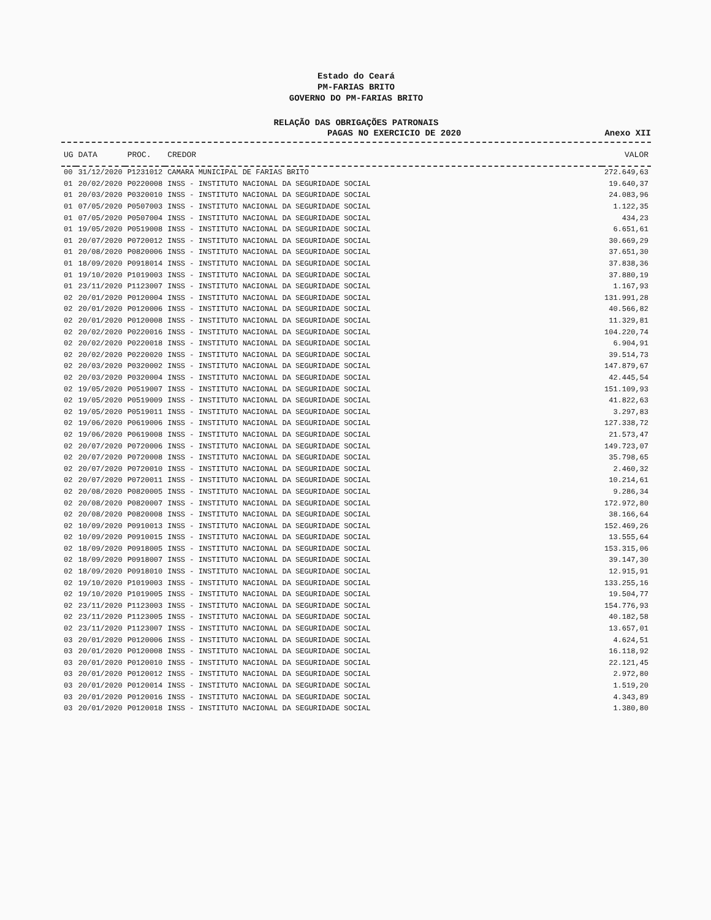Estado do Ceará
PM-FARIAS BRITO
GOVERNO DO PM-FARIAS BRITO
RELAÇÃO DAS OBRIGAÇÕES PATRONAIS
PAGAS NO EXERCICIO DE 2020 Anexo XII
| UG | DATA | PROC. | CREDOR | VALOR |
| --- | --- | --- | --- | --- |
| 00 | 31/12/2020 | P1231012 | CAMARA MUNICIPAL DE FARIAS BRITO | 272.649,63 |
| 01 | 20/02/2020 | P0220008 | INSS - INSTITUTO NACIONAL DA SEGURIDADE SOCIAL | 19.640,37 |
| 01 | 20/03/2020 | P0320010 | INSS - INSTITUTO NACIONAL DA SEGURIDADE SOCIAL | 24.083,96 |
| 01 | 07/05/2020 | P0507003 | INSS - INSTITUTO NACIONAL DA SEGURIDADE SOCIAL | 1.122,35 |
| 01 | 07/05/2020 | P0507004 | INSS - INSTITUTO NACIONAL DA SEGURIDADE SOCIAL | 434,23 |
| 01 | 19/05/2020 | P0519008 | INSS - INSTITUTO NACIONAL DA SEGURIDADE SOCIAL | 6.651,61 |
| 01 | 20/07/2020 | P0720012 | INSS - INSTITUTO NACIONAL DA SEGURIDADE SOCIAL | 30.669,29 |
| 01 | 20/08/2020 | P0820006 | INSS - INSTITUTO NACIONAL DA SEGURIDADE SOCIAL | 37.651,30 |
| 01 | 18/09/2020 | P0918014 | INSS - INSTITUTO NACIONAL DA SEGURIDADE SOCIAL | 37.838,36 |
| 01 | 19/10/2020 | P1019003 | INSS - INSTITUTO NACIONAL DA SEGURIDADE SOCIAL | 37.880,19 |
| 01 | 23/11/2020 | P1123007 | INSS - INSTITUTO NACIONAL DA SEGURIDADE SOCIAL | 1.167,93 |
| 02 | 20/01/2020 | P0120004 | INSS - INSTITUTO NACIONAL DA SEGURIDADE SOCIAL | 131.991,28 |
| 02 | 20/01/2020 | P0120006 | INSS - INSTITUTO NACIONAL DA SEGURIDADE SOCIAL | 40.566,82 |
| 02 | 20/01/2020 | P0120008 | INSS - INSTITUTO NACIONAL DA SEGURIDADE SOCIAL | 11.329,81 |
| 02 | 20/02/2020 | P0220016 | INSS - INSTITUTO NACIONAL DA SEGURIDADE SOCIAL | 104.220,74 |
| 02 | 20/02/2020 | P0220018 | INSS - INSTITUTO NACIONAL DA SEGURIDADE SOCIAL | 6.904,91 |
| 02 | 20/02/2020 | P0220020 | INSS - INSTITUTO NACIONAL DA SEGURIDADE SOCIAL | 39.514,73 |
| 02 | 20/03/2020 | P0320002 | INSS - INSTITUTO NACIONAL DA SEGURIDADE SOCIAL | 147.879,67 |
| 02 | 20/03/2020 | P0320004 | INSS - INSTITUTO NACIONAL DA SEGURIDADE SOCIAL | 42.445,54 |
| 02 | 19/05/2020 | P0519007 | INSS - INSTITUTO NACIONAL DA SEGURIDADE SOCIAL | 151.109,93 |
| 02 | 19/05/2020 | P0519009 | INSS - INSTITUTO NACIONAL DA SEGURIDADE SOCIAL | 41.822,63 |
| 02 | 19/05/2020 | P0519011 | INSS - INSTITUTO NACIONAL DA SEGURIDADE SOCIAL | 3.297,83 |
| 02 | 19/06/2020 | P0619006 | INSS - INSTITUTO NACIONAL DA SEGURIDADE SOCIAL | 127.338,72 |
| 02 | 19/06/2020 | P0619008 | INSS - INSTITUTO NACIONAL DA SEGURIDADE SOCIAL | 21.573,47 |
| 02 | 20/07/2020 | P0720006 | INSS - INSTITUTO NACIONAL DA SEGURIDADE SOCIAL | 149.723,07 |
| 02 | 20/07/2020 | P0720008 | INSS - INSTITUTO NACIONAL DA SEGURIDADE SOCIAL | 35.798,65 |
| 02 | 20/07/2020 | P0720010 | INSS - INSTITUTO NACIONAL DA SEGURIDADE SOCIAL | 2.460,32 |
| 02 | 20/07/2020 | P0720011 | INSS - INSTITUTO NACIONAL DA SEGURIDADE SOCIAL | 10.214,61 |
| 02 | 20/08/2020 | P0820005 | INSS - INSTITUTO NACIONAL DA SEGURIDADE SOCIAL | 9.286,34 |
| 02 | 20/08/2020 | P0820007 | INSS - INSTITUTO NACIONAL DA SEGURIDADE SOCIAL | 172.972,80 |
| 02 | 20/08/2020 | P0820008 | INSS - INSTITUTO NACIONAL DA SEGURIDADE SOCIAL | 38.166,64 |
| 02 | 10/09/2020 | P0910013 | INSS - INSTITUTO NACIONAL DA SEGURIDADE SOCIAL | 152.469,26 |
| 02 | 10/09/2020 | P0910015 | INSS - INSTITUTO NACIONAL DA SEGURIDADE SOCIAL | 13.555,64 |
| 02 | 18/09/2020 | P0918005 | INSS - INSTITUTO NACIONAL DA SEGURIDADE SOCIAL | 153.315,06 |
| 02 | 18/09/2020 | P0918007 | INSS - INSTITUTO NACIONAL DA SEGURIDADE SOCIAL | 39.147,30 |
| 02 | 18/09/2020 | P0918010 | INSS - INSTITUTO NACIONAL DA SEGURIDADE SOCIAL | 12.915,91 |
| 02 | 19/10/2020 | P1019003 | INSS - INSTITUTO NACIONAL DA SEGURIDADE SOCIAL | 133.255,16 |
| 02 | 19/10/2020 | P1019005 | INSS - INSTITUTO NACIONAL DA SEGURIDADE SOCIAL | 19.504,77 |
| 02 | 23/11/2020 | P1123003 | INSS - INSTITUTO NACIONAL DA SEGURIDADE SOCIAL | 154.776,93 |
| 02 | 23/11/2020 | P1123005 | INSS - INSTITUTO NACIONAL DA SEGURIDADE SOCIAL | 40.182,58 |
| 02 | 23/11/2020 | P1123007 | INSS - INSTITUTO NACIONAL DA SEGURIDADE SOCIAL | 13.657,01 |
| 03 | 20/01/2020 | P0120006 | INSS - INSTITUTO NACIONAL DA SEGURIDADE SOCIAL | 4.624,51 |
| 03 | 20/01/2020 | P0120008 | INSS - INSTITUTO NACIONAL DA SEGURIDADE SOCIAL | 16.118,92 |
| 03 | 20/01/2020 | P0120010 | INSS - INSTITUTO NACIONAL DA SEGURIDADE SOCIAL | 22.121,45 |
| 03 | 20/01/2020 | P0120012 | INSS - INSTITUTO NACIONAL DA SEGURIDADE SOCIAL | 2.972,80 |
| 03 | 20/01/2020 | P0120014 | INSS - INSTITUTO NACIONAL DA SEGURIDADE SOCIAL | 1.519,20 |
| 03 | 20/01/2020 | P0120016 | INSS - INSTITUTO NACIONAL DA SEGURIDADE SOCIAL | 4.343,89 |
| 03 | 20/01/2020 | P0120018 | INSS - INSTITUTO NACIONAL DA SEGURIDADE SOCIAL | 1.380,80 |